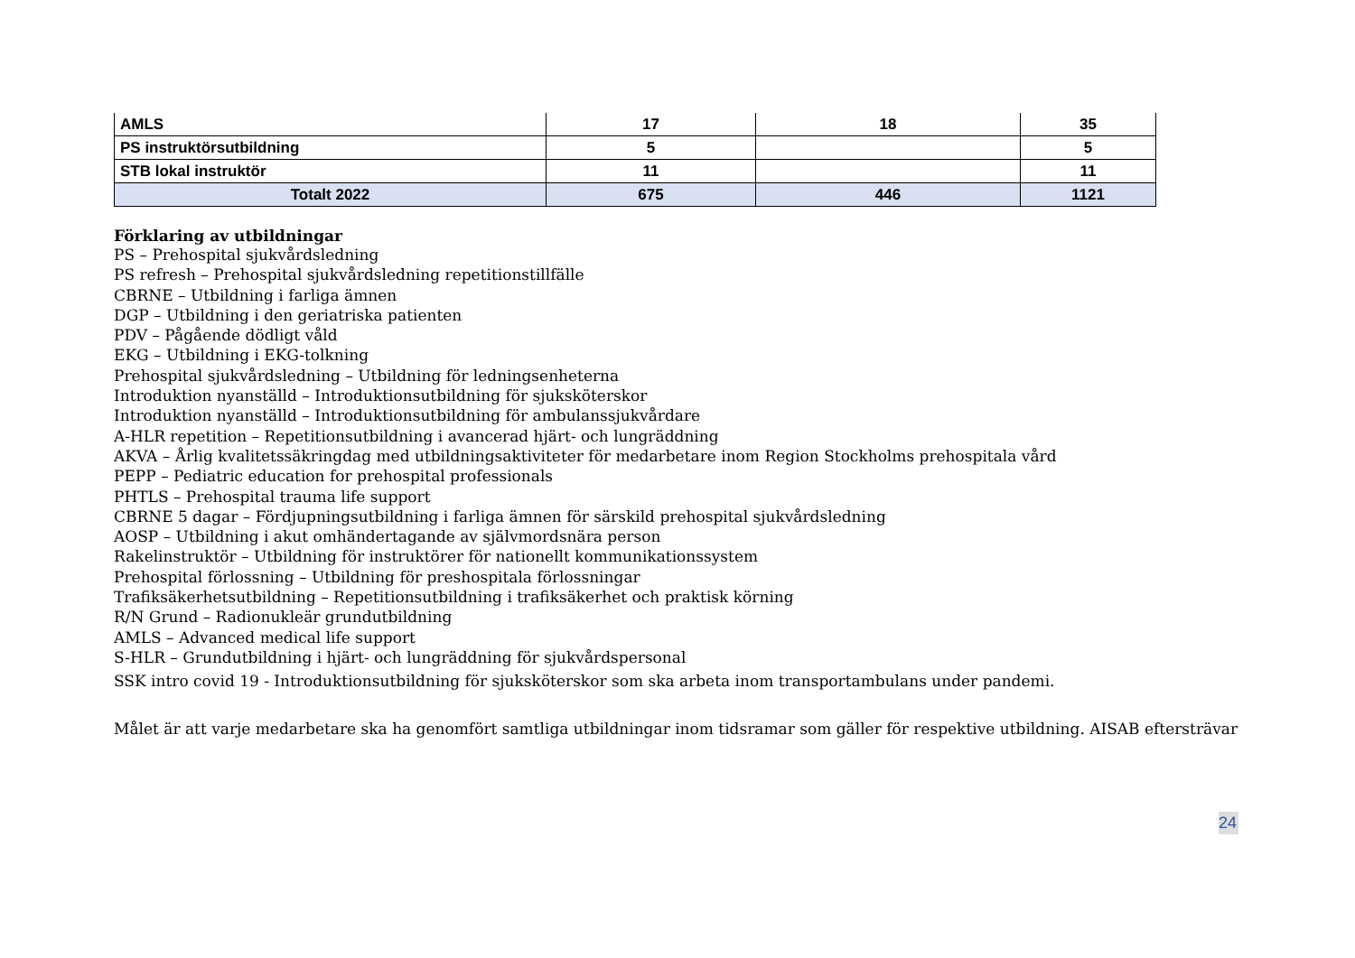| AMLS | 17 | 18 | 35 |
| PS instruktörsutbildning | 5 | | 5 |
| STB lokal instruktör | 11 | | 11 |
| Totalt 2022 | 675 | 446 | 1121 |
Förklaring av utbildningar
PS – Prehospital sjukvårdsledning
PS refresh – Prehospital sjukvårdsledning repetitionstillfälle
CBRNE – Utbildning i farliga ämnen
DGP – Utbildning i den geriatriska patienten
PDV – Pågående dödligt våld
EKG – Utbildning i EKG-tolkning
Prehospital sjukvårdsledning – Utbildning för ledningsenheterna
Introduktion nyanställd – Introduktionsutbildning för sjuksköterskor
Introduktion nyanställd – Introduktionsutbildning för ambulanssjukvårdare
A-HLR repetition – Repetitionsutbildning i avancerad hjärt- och lungräddning
AKVA – Årlig kvalitetssäkringdag med utbildningsaktiviteter för medarbetare inom Region Stockholms prehospitala vård
PEPP – Pediatric education for prehospital professionals
PHTLS – Prehospital trauma life support
CBRNE 5 dagar – Fördjupningsutbildning i farliga ämnen för särskild prehospital sjukvårdsledning
AOSP – Utbildning i akut omhändertagande av självmordsnära person
Rakelinstruktör – Utbildning för instruktörer för nationellt kommunikationssystem
Prehospital förlossning – Utbildning för preshospitala förlossningar
Trafiksäkerhetsutbildning – Repetitionsutbildning i trafiksäkerhet och praktisk körning
R/N Grund – Radionukleär grundutbildning
AMLS – Advanced medical life support
S-HLR – Grundutbildning i hjärt- och lungräddning för sjukvårdspersonal
SSK intro covid 19 - Introduktionsutbildning för sjuksköterskor som ska arbeta inom transportambulans under pandemi.
Målet är att varje medarbetare ska ha genomfört samtliga utbildningar inom tidsramar som gäller för respektive utbildning. AISAB eftersträvar
24